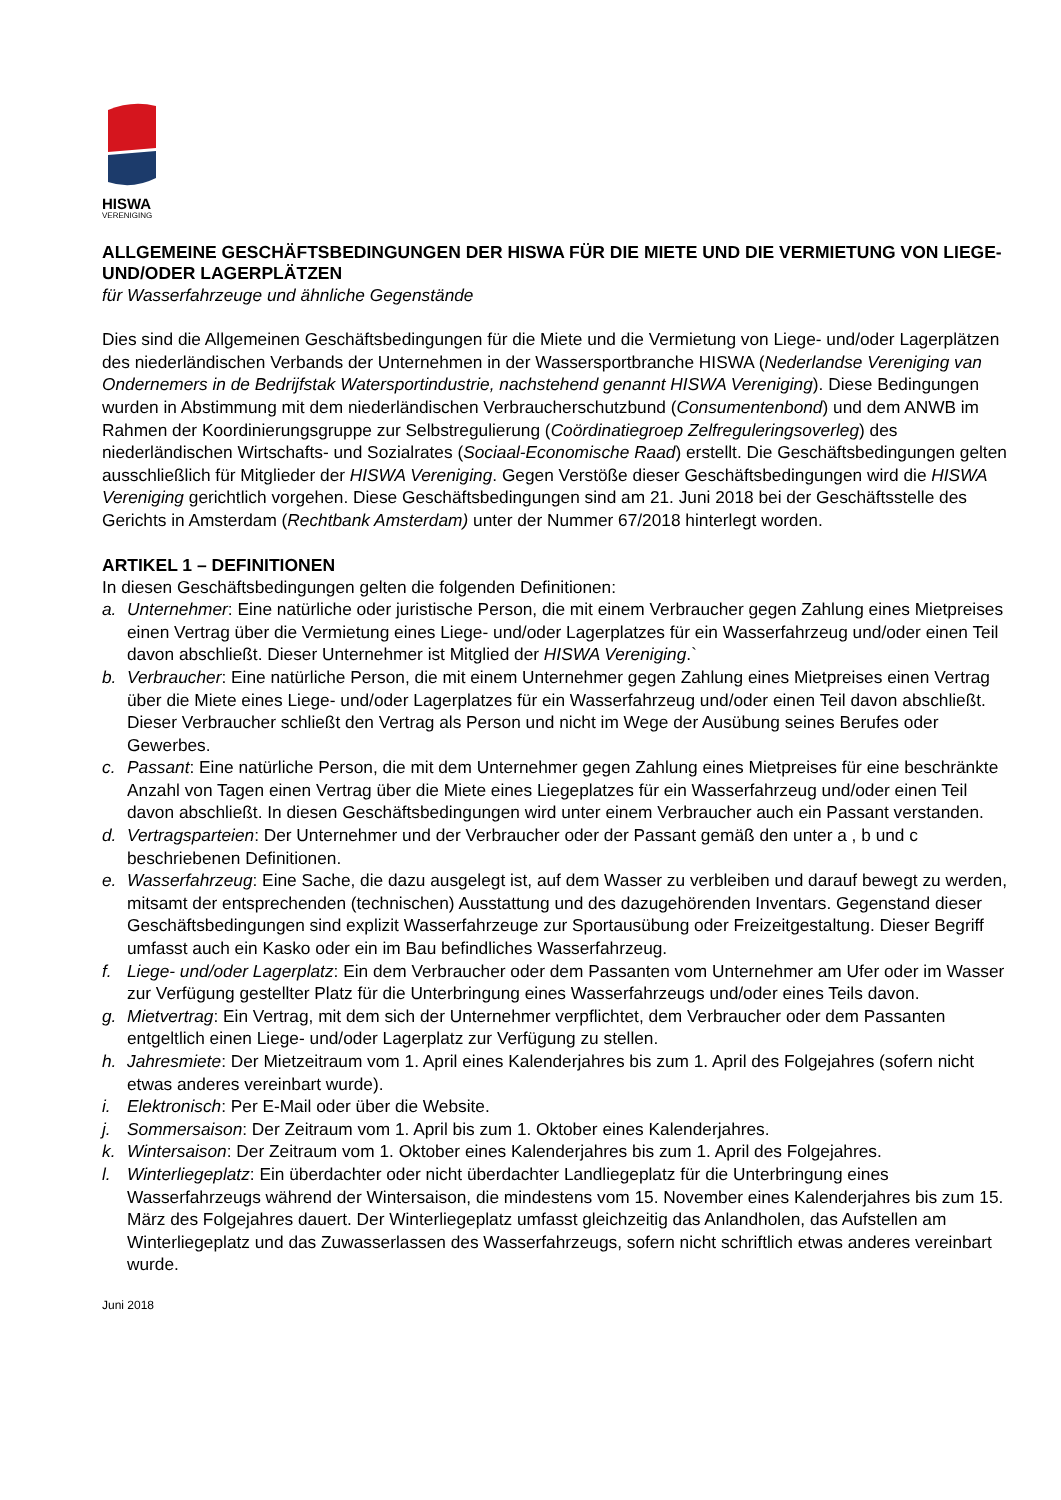HISWA
VERENIGING
ALLGEMEINE GESCHÄFTSBEDINGUNGEN DER HISWA FÜR DIE MIETE UND DIE VERMIETUNG VON LIEGE- UND/ODER LAGERPLÄTZEN
für Wasserfahrzeuge und ähnliche Gegenstände
Dies sind die Allgemeinen Geschäftsbedingungen für die Miete und die Vermietung von Liege- und/oder Lagerplätzen des niederländischen Verbands der Unternehmen in der Wassersportbranche HISWA (Nederlandse Vereniging van Ondernemers in de Bedrijfstak Watersportindustrie, nachstehend genannt HISWA Vereniging). Diese Bedingungen wurden in Abstimmung mit dem niederländischen Verbraucherschutzbund (Consumentenbond) und dem ANWB im Rahmen der Koordinierungsgruppe zur Selbstregulierung (Coördinatiegroep Zelfreguleringsoverleg) des niederländischen Wirtschafts- und Sozialrates (Sociaal-Economische Raad) erstellt. Die Geschäftsbedingungen gelten ausschließlich für Mitglieder der HISWA Vereniging. Gegen Verstöße dieser Geschäftsbedingungen wird die HISWA Vereniging gerichtlich vorgehen. Diese Geschäftsbedingungen sind am 21. Juni 2018 bei der Geschäftsstelle des Gerichts in Amsterdam (Rechtbank Amsterdam) unter der Nummer 67/2018 hinterlegt worden.
ARTIKEL 1 – DEFINITIONEN
In diesen Geschäftsbedingungen gelten die folgenden Definitionen:
a. Unternehmer: Eine natürliche oder juristische Person, die mit einem Verbraucher gegen Zahlung eines Mietpreises einen Vertrag über die Vermietung eines Liege- und/oder Lagerplatzes für ein Wasserfahrzeug und/oder einen Teil davon abschließt. Dieser Unternehmer ist Mitglied der HISWA Vereniging.`
b. Verbraucher: Eine natürliche Person, die mit einem Unternehmer gegen Zahlung eines Mietpreises einen Vertrag über die Miete eines Liege- und/oder Lagerplatzes für ein Wasserfahrzeug und/oder einen Teil davon abschließt. Dieser Verbraucher schließt den Vertrag als Person und nicht im Wege der Ausübung seines Berufes oder Gewerbes.
c. Passant: Eine natürliche Person, die mit dem Unternehmer gegen Zahlung eines Mietpreises für eine beschränkte Anzahl von Tagen einen Vertrag über die Miete eines Liegeplatzes für ein Wasserfahrzeug und/oder einen Teil davon abschließt. In diesen Geschäftsbedingungen wird unter einem Verbraucher auch ein Passant verstanden.
d. Vertragsparteien: Der Unternehmer und der Verbraucher oder der Passant gemäß den unter a , b und c beschriebenen Definitionen.
e. Wasserfahrzeug: Eine Sache, die dazu ausgelegt ist, auf dem Wasser zu verbleiben und darauf bewegt zu werden, mitsamt der entsprechenden (technischen) Ausstattung und des dazugehörenden Inventars. Gegenstand dieser Geschäftsbedingungen sind explizit Wasserfahrzeuge zur Sportausübung oder Freizeitgestaltung. Dieser Begriff umfasst auch ein Kasko oder ein im Bau befindliches Wasserfahrzeug.
f. Liege- und/oder Lagerplatz: Ein dem Verbraucher oder dem Passanten vom Unternehmer am Ufer oder im Wasser zur Verfügung gestellter Platz für die Unterbringung eines Wasserfahrzeugs und/oder eines Teils davon.
g. Mietvertrag: Ein Vertrag, mit dem sich der Unternehmer verpflichtet, dem Verbraucher oder dem Passanten entgeltlich einen Liege- und/oder Lagerplatz zur Verfügung zu stellen.
h. Jahresmiete: Der Mietzeitraum vom 1. April eines Kalenderjahres bis zum 1. April des Folgejahres (sofern nicht etwas anderes vereinbart wurde).
i. Elektronisch: Per E-Mail oder über die Website.
j. Sommersaison: Der Zeitraum vom 1. April bis zum 1. Oktober eines Kalenderjahres.
k. Wintersaison: Der Zeitraum vom 1. Oktober eines Kalenderjahres bis zum 1. April des Folgejahres.
l. Winterliegeplatz: Ein überdachter oder nicht überdachter Landliegeplatz für die Unterbringung eines Wasserfahrzeugs während der Wintersaison, die mindestens vom 15. November eines Kalenderjahres bis zum 15. März des Folgejahres dauert. Der Winterliegeplatz umfasst gleichzeitig das Anlandholen, das Aufstellen am Winterliegeplatz und das Zuwasserlassen des Wasserfahrzeugs, sofern nicht schriftlich etwas anderes vereinbart wurde.
Juni 2018